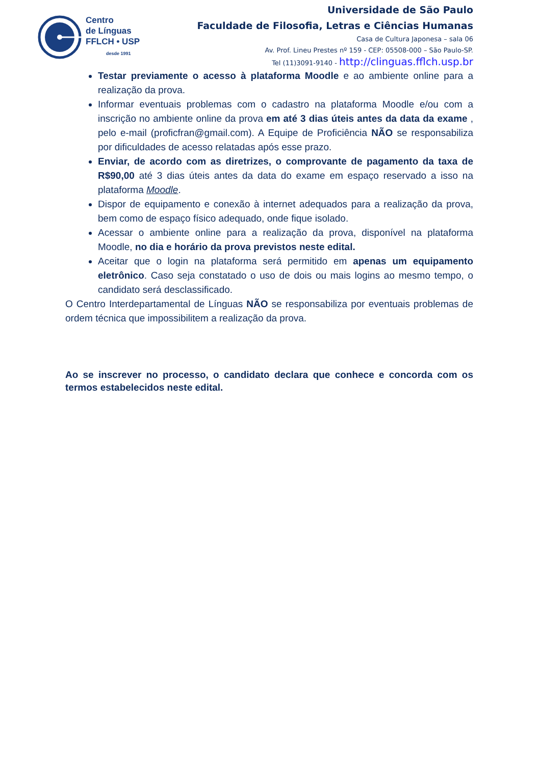Centro
de Línguas
FFLCH • USP
desde 1991
Universidade de São Paulo
Faculdade de Filosofia, Letras e Ciências Humanas
Casa de Cultura Japonesa – sala 06
Av. Prof. Lineu Prestes nº 159 - CEP: 05508-000 – São Paulo-SP.
Tel (11)3091-9140 - http://clinguas.fflch.usp.br
Testar previamente o acesso à plataforma Moodle e ao ambiente online para a realização da prova.
Informar eventuais problemas com o cadastro na plataforma Moodle e/ou com a inscrição no ambiente online da prova em até 3 dias úteis antes da data da exame , pelo e-mail (proficfran@gmail.com). A Equipe de Proficiência NÃO se responsabiliza por dificuldades de acesso relatadas após esse prazo.
Enviar, de acordo com as diretrizes, o comprovante de pagamento da taxa de R$90,00 até 3 dias úteis antes da data do exame em espaço reservado a isso na plataforma Moodle.
Dispor de equipamento e conexão à internet adequados para a realização da prova, bem como de espaço físico adequado, onde fique isolado.
Acessar o ambiente online para a realização da prova, disponível na plataforma Moodle, no dia e horário da prova previstos neste edital.
Aceitar que o login na plataforma será permitido em apenas um equipamento eletrônico. Caso seja constatado o uso de dois ou mais logins ao mesmo tempo, o candidato será desclassificado.
O Centro Interdepartamental de Línguas NÃO se responsabiliza por eventuais problemas de ordem técnica que impossibilitem a realização da prova.
Ao se inscrever no processo, o candidato declara que conhece e concorda com os termos estabelecidos neste edital.